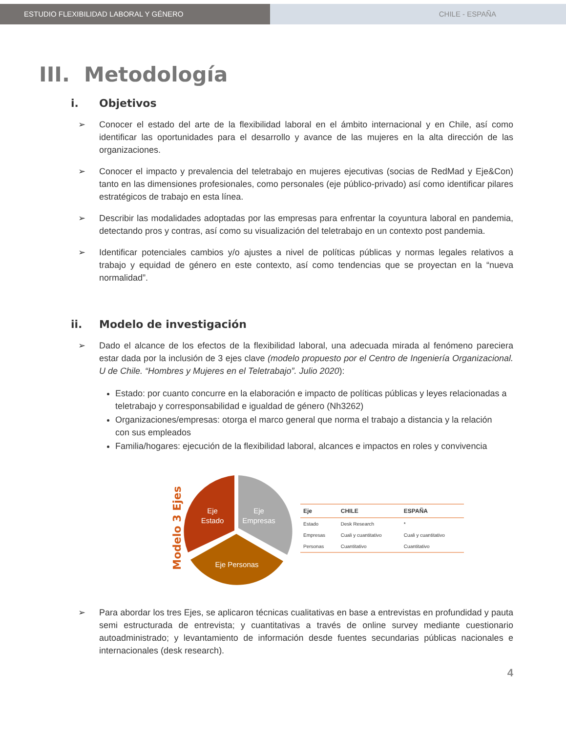ESTUDIO FLEXIBILIDAD LABORAL Y GÉNERO CHILE - ESPAÑA
III. Metodología
i. Objetivos
➢ Conocer el estado del arte de la flexibilidad laboral en el ámbito internacional y en Chile, así como identificar las oportunidades para el desarrollo y avance de las mujeres en la alta dirección de las organizaciones.
➢ Conocer el impacto y prevalencia del teletrabajo en mujeres ejecutivas (socias de RedMad y Eje&Con) tanto en las dimensiones profesionales, como personales (eje público-privado) así como identificar pilares estratégicos de trabajo en esta línea.
➢ Describir las modalidades adoptadas por las empresas para enfrentar la coyuntura laboral en pandemia, detectando pros y contras, así como su visualización del teletrabajo en un contexto post pandemia.
➢ Identificar potenciales cambios y/o ajustes a nivel de políticas públicas y normas legales relativos a trabajo y equidad de género en este contexto, así como tendencias que se proyectan en la “nueva normalidad”.
ii. Modelo de investigación
➢ Dado el alcance de los efectos de la flexibilidad laboral, una adecuada mirada al fenómeno pareciera estar dada por la inclusión de 3 ejes clave (modelo propuesto por el Centro de Ingeniería Organizacional. U de Chile. “Hombres y Mujeres en el Teletrabajo”. Julio 2020):
Estado: por cuanto concurre en la elaboración e impacto de políticas públicas y leyes relacionadas a teletrabajo y corresponsabilidad e igualdad de género (Nh3262)
Organizaciones/empresas: otorga el marco general que norma el trabajo a distancia y la relación con sus empleados
Familia/hogares: ejecución de la flexibilidad laboral, alcances e impactos en roles y convivencia
Modelo 3 Ejes
Eje
Estado
Eje
Empresas
Eje Personas
| Eje | CHILE | ESPAÑA |
| --- | --- | --- |
| Estado | Desk Research | * |
| Empresas | Cuali y cuantitativo | Cuali y cuantitativo |
| Personas | Cuantitativo | Cuantitativo |
➢ Para abordar los tres Ejes, se aplicaron técnicas cualitativas en base a entrevistas en profundidad y pauta semi estructurada de entrevista; y cuantitativas a través de online survey mediante cuestionario autoadministrado; y levantamiento de información desde fuentes secundarias públicas nacionales e internacionales (desk research).
4